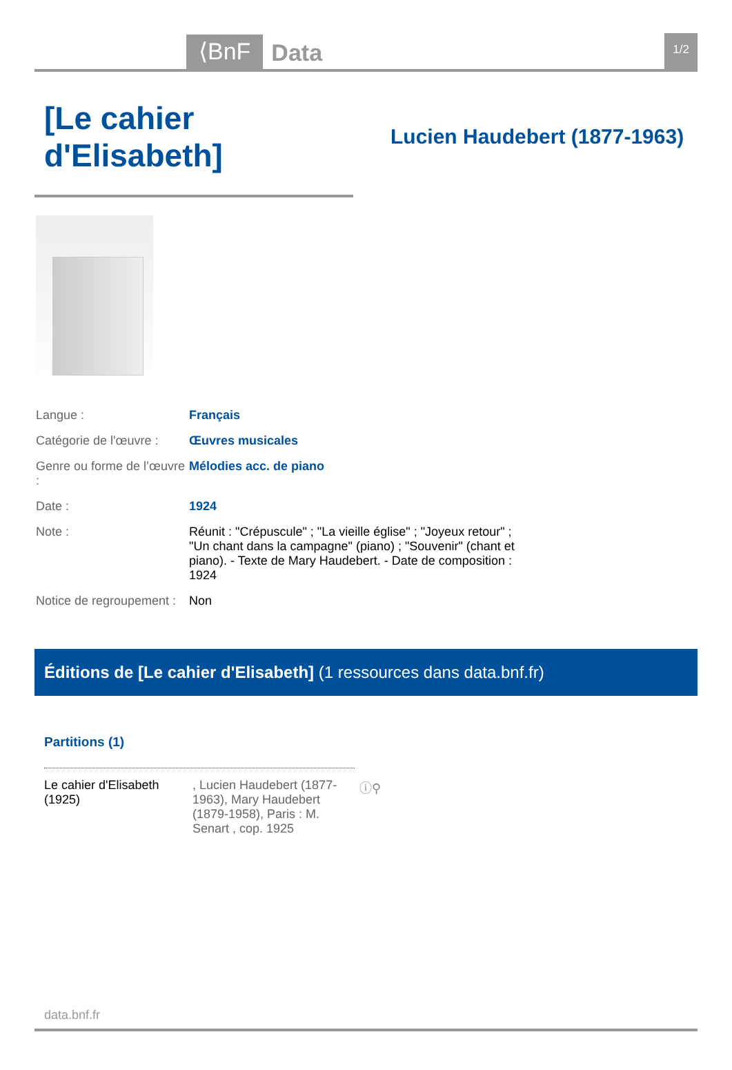⟨BnF
Data
1/2
[Le cahier d'Elisabeth]
Lucien Haudebert (1877-1963)
| Langue : | Français |
| Catégorie de l'œuvre : | Œuvres musicales |
| Genre ou forme de l’œuvre : | Mélodies acc. de piano |
| Date : | 1924 |
| Note : | Réunit : "Crépuscule" ; "La vieille église" ; "Joyeux retour" ; "Un chant dans la campagne" (piano) ; "Souvenir" (chant et piano). - Texte de Mary Haudebert. - Date de composition : 1924 |
| Notice de regroupement : | Non |
Éditions de [Le cahier d'Elisabeth] (1 ressources dans data.bnf.fr)
Partitions (1)
| Le cahier d'Elisabeth (1925) | , Lucien Haudebert (1877-1963), Mary Haudebert (1879-1958), Paris : M. Senart , cop. 1925 | ⓘ⚲ |
data.bnf.fr